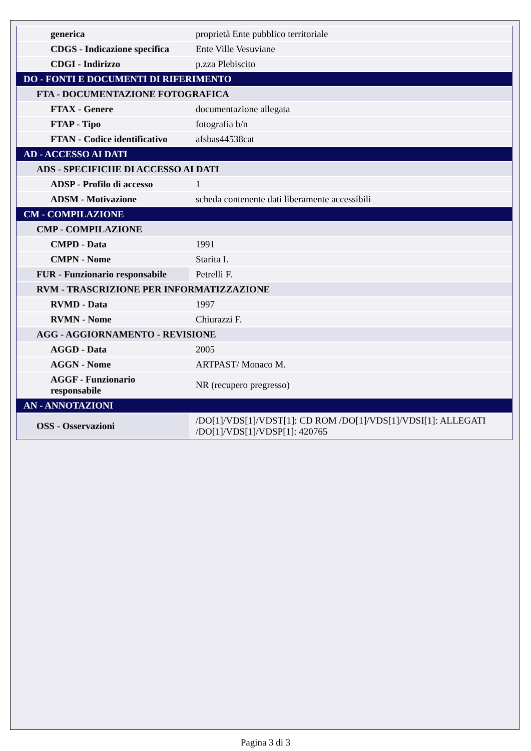| generica | proprietà Ente pubblico territoriale |
| CDGS - Indicazione specifica | Ente Ville Vesuviane |
| CDGI - Indirizzo | p.zza Plebiscito |
| DO - FONTI E DOCUMENTI DI RIFERIMENTO | |
| FTA - DOCUMENTAZIONE FOTOGRAFICA | |
| FTAX - Genere | documentazione allegata |
| FTAP - Tipo | fotografia b/n |
| FTAN - Codice identificativo | afsbas44538cat |
| AD - ACCESSO AI DATI | |
| ADS - SPECIFICHE DI ACCESSO AI DATI | |
| ADSP - Profilo di accesso | 1 |
| ADSM - Motivazione | scheda contenente dati liberamente accessibili |
| CM - COMPILAZIONE | |
| CMP - COMPILAZIONE | |
| CMPD - Data | 1991 |
| CMPN - Nome | Starita I. |
| FUR - Funzionario responsabile | Petrelli F. |
| RVM - TRASCRIZIONE PER INFORMATIZZAZIONE | |
| RVMD - Data | 1997 |
| RVMN - Nome | Chiurazzi F. |
| AGG - AGGIORNAMENTO - REVISIONE | |
| AGGD - Data | 2005 |
| AGGN - Nome | ARTPAST/ Monaco M. |
| AGGF - Funzionario responsabile | NR (recupero pregresso) |
| AN - ANNOTAZIONI | |
| OSS - Osservazioni | /DO[1]/VDS[1]/VDST[1]: CD ROM /DO[1]/VDS[1]/VDSI[1]: ALLEGATI /DO[1]/VDS[1]/VDSP[1]: 420765 |
Pagina 3 di 3